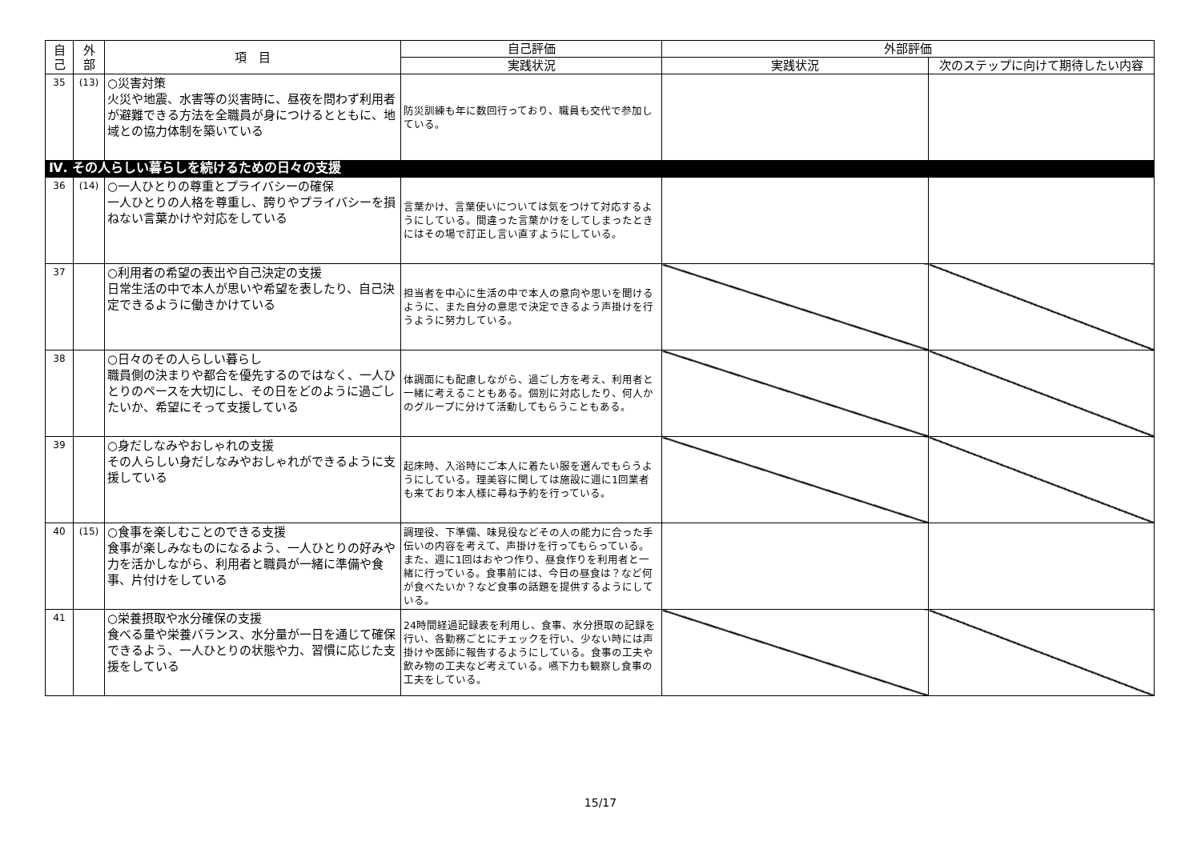| 自 己 | 外 部 | 項 目 | 自己評価 | 外部評価 | |
| --- | --- | --- | --- | --- | --- |
| | | | 実践状況 | 実践状況 | 次のステップに向けて期待したい内容 |
| 35 | (13) | ○災害対策 火災や地震、水害等の災害時に、昼夜を問わず利用者が避難できる方法を全職員が身につけるとともに、地域との協力体制を築いている | 防災訓練も年に数回行っており、職員も交代で参加している。 | | |
| Ⅳ. その人らしい暮らしを続けるための日々の支援 | | | | | |
| 36 | (14) | ○一人ひとりの尊重とプライバシーの確保 一人ひとりの人格を尊重し、誇りやプライバシーを損ねない言葉かけや対応をしている | 言葉かけ、言葉使いについては気をつけて対応するようにしている。間違った言葉かけをしてしまったときにはその場で訂正し言い直すようにしている。 | | |
| 37 | | ○利用者の希望の表出や自己決定の支援 日常生活の中で本人が思いや希望を表したり、自己決定できるように働きかけている | 担当者を中心に生活の中で本人の意向や思いを聞けるように、また自分の意思で決定できるよう声掛けを行うように努力している。 | | |
| 38 | | ○日々のその人らしい暮らし 職員側の決まりや都合を優先するのではなく、一人ひとりのペースを大切にし、その日をどのように過ごしたいか、希望にそって支援している | 体調面にも配慮しながら、過ごし方を考え、利用者と一緒に考えることもある。個別に対応したり、何人かのグループに分けて活動してもらうこともある。 | | |
| 39 | | ○身だしなみやおしゃれの支援 その人らしい身だしなみやおしゃれができるように支援している | 起床時、入浴時にご本人に着たい服を選んでもらうようにしている。理美容に関しては施設に週に1回業者も来ており本人様に尋ね予約を行っている。 | | |
| 40 | (15) | ○食事を楽しむことのできる支援 食事が楽しみなものになるよう、一人ひとりの好みや力を活かしながら、利用者と職員が一緒に準備や食事、片付けをしている | 調理役、下準備、味見役などその人の能力に合った手伝いの内容を考えて、声掛けを行ってもらっている。また、週に1回はおやつ作り、昼食作りを利用者と一緒に行っている。食事前には、今日の昼食は？など何が食べたいか？など食事の話題を提供するようにしている。 | | |
| 41 | | ○栄養摂取や水分確保の支援 食べる量や栄養バランス、水分量が一日を通じて確保できるよう、一人ひとりの状態や力、習慣に応じた支援をしている | 24時間経過記録表を利用し、食事、水分摂取の記録を行い、各勤務ごとにチェックを行い、少ない時には声掛けや医師に報告するようにしている。食事の工夫や飲み物の工夫など考えている。嚥下力も観察し食事の工夫をしている。 | | |
15/17